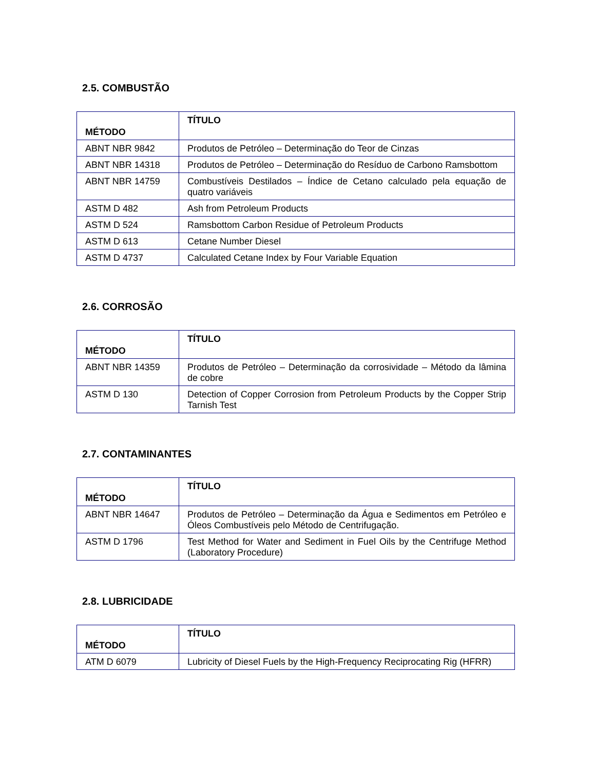2.5. COMBUSTÃO
| MÉTODO | TÍTULO |
| --- | --- |
| ABNT NBR 9842 | Produtos de Petróleo – Determinação do Teor de Cinzas |
| ABNT NBR 14318 | Produtos de Petróleo – Determinação do Resíduo de Carbono Ramsbottom |
| ABNT NBR 14759 | Combustíveis Destilados – Índice de Cetano calculado pela equação de quatro variáveis |
| ASTM D 482 | Ash from Petroleum Products |
| ASTM D 524 | Ramsbottom Carbon Residue of Petroleum Products |
| ASTM D 613 | Cetane Number Diesel |
| ASTM D 4737 | Calculated Cetane Index by Four Variable Equation |
2.6. CORROSÃO
| MÉTODO | TÍTULO |
| --- | --- |
| ABNT NBR 14359 | Produtos de Petróleo – Determinação da corrosividade – Método da lâmina de cobre |
| ASTM D 130 | Detection of Copper Corrosion from Petroleum Products by the Copper Strip Tarnish Test |
2.7. CONTAMINANTES
| MÉTODO | TÍTULO |
| --- | --- |
| ABNT NBR 14647 | Produtos de Petróleo – Determinação da Água e Sedimentos em Petróleo e Óleos Combustíveis pelo Método de Centrifugação. |
| ASTM D 1796 | Test Method for Water and Sediment in Fuel Oils by the Centrifuge Method (Laboratory Procedure) |
2.8. LUBRICIDADE
| MÉTODO | TÍTULO |
| --- | --- |
| ATM D 6079 | Lubricity of Diesel Fuels by the High-Frequency Reciprocating Rig (HFRR) |